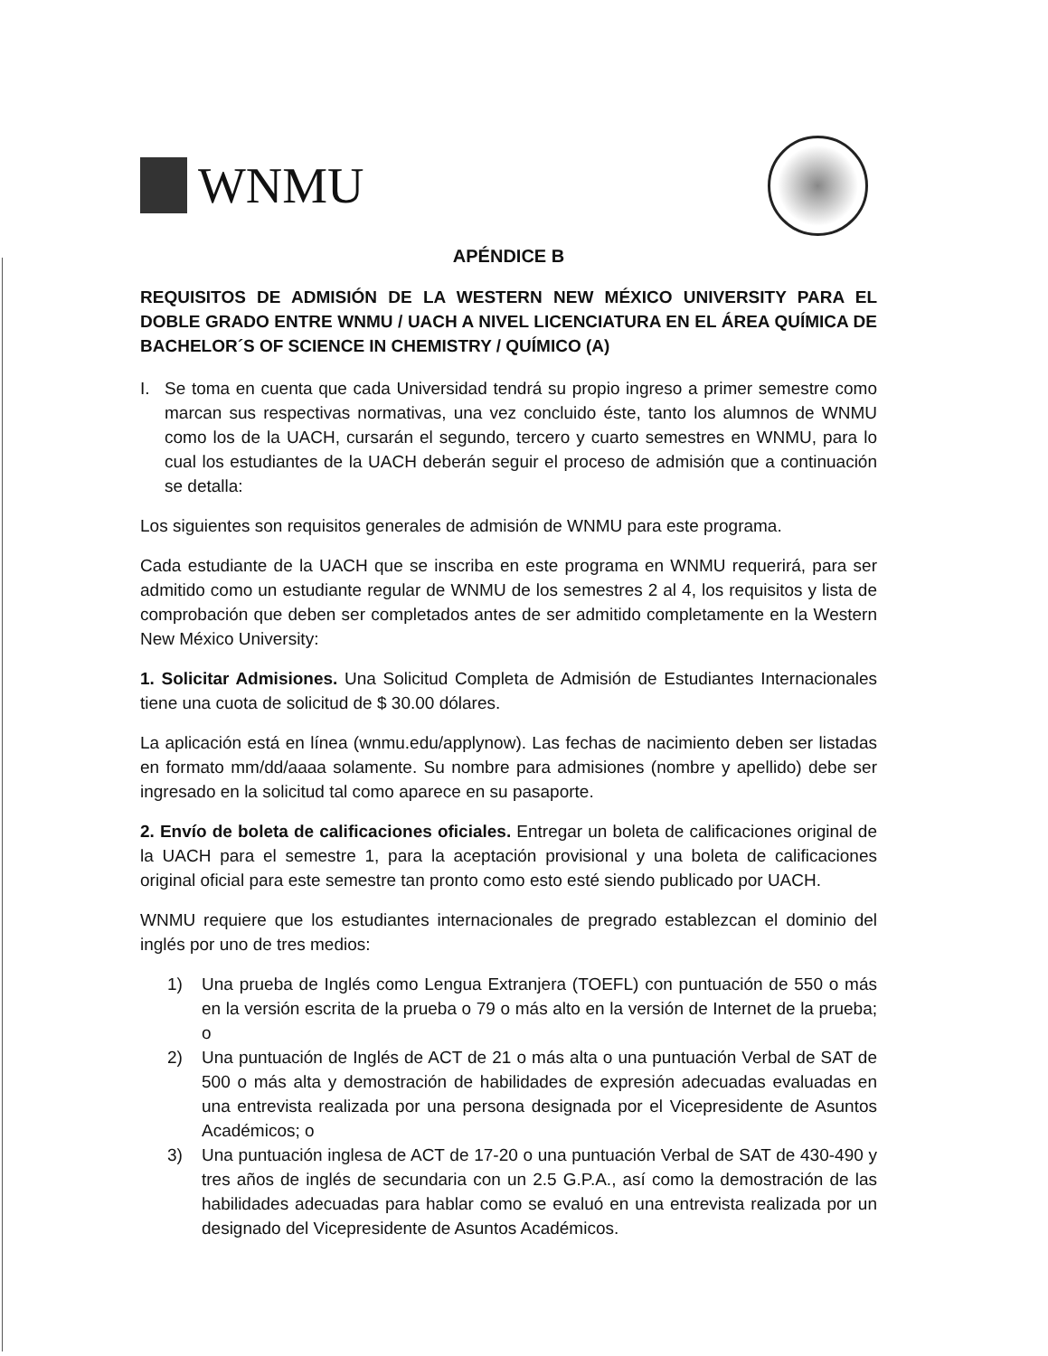WNMU
APÉNDICE B
REQUISITOS DE ADMISIÓN DE LA WESTERN NEW MÉXICO UNIVERSITY PARA EL DOBLE GRADO ENTRE WNMU / UACH A NIVEL LICENCIATURA EN EL ÁREA QUÍMICA DE BACHELOR´S OF SCIENCE IN CHEMISTRY / QUÍMICO (A)
I. Se toma en cuenta que cada Universidad tendrá su propio ingreso a primer semestre como marcan sus respectivas normativas, una vez concluido éste, tanto los alumnos de WNMU como los de la UACH, cursarán el segundo, tercero y cuarto semestres en WNMU, para lo cual los estudiantes de la UACH deberán seguir el proceso de admisión que a continuación se detalla:
Los siguientes son requisitos generales de admisión de WNMU para este programa.
Cada estudiante de la UACH que se inscriba en este programa en WNMU requerirá, para ser admitido como un estudiante regular de WNMU de los semestres 2 al 4, los requisitos y lista de comprobación que deben ser completados antes de ser admitido completamente en la Western New México University:
1. Solicitar Admisiones. Una Solicitud Completa de Admisión de Estudiantes Internacionales tiene una cuota de solicitud de $ 30.00 dólares.
La aplicación está en línea (wnmu.edu/applynow). Las fechas de nacimiento deben ser listadas en formato mm/dd/aaaa solamente. Su nombre para admisiones (nombre y apellido) debe ser ingresado en la solicitud tal como aparece en su pasaporte.
2. Envío de boleta de calificaciones oficiales. Entregar un boleta de calificaciones original de la UACH para el semestre 1, para la aceptación provisional y una boleta de calificaciones original oficial para este semestre tan pronto como esto esté siendo publicado por UACH.
WNMU requiere que los estudiantes internacionales de pregrado establezcan el dominio del inglés por uno de tres medios:
1) Una prueba de Inglés como Lengua Extranjera (TOEFL) con puntuación de 550 o más en la versión escrita de la prueba o 79 o más alto en la versión de Internet de la prueba; o
2) Una puntuación de Inglés de ACT de 21 o más alta o una puntuación Verbal de SAT de 500 o más alta y demostración de habilidades de expresión adecuadas evaluadas en una entrevista realizada por una persona designada por el Vicepresidente de Asuntos Académicos; o
3) Una puntuación inglesa de ACT de 17-20 o una puntuación Verbal de SAT de 430-490 y tres años de inglés de secundaria con un 2.5 G.P.A., así como la demostración de las habilidades adecuadas para hablar como se evaluó en una entrevista realizada por un designado del Vicepresidente de Asuntos Académicos.